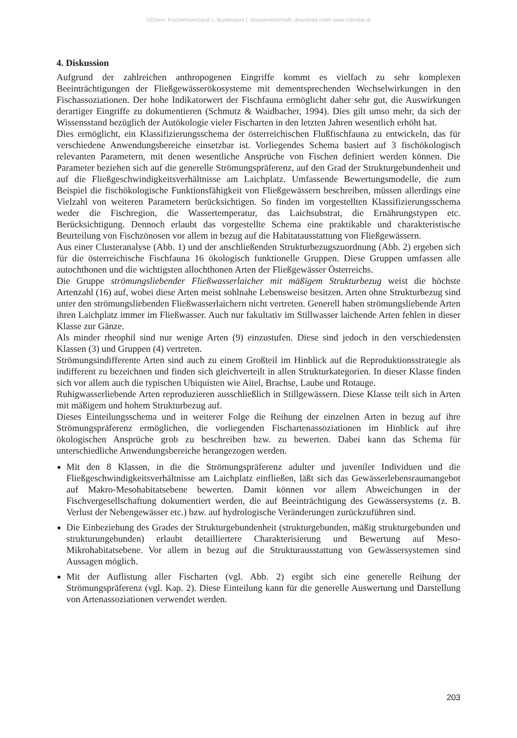©Österr. Fischereiverband u. Bundesamt f. Wasserwirtschaft, download unter www.zobodat.at
4. Diskussion
Aufgrund der zahlreichen anthropogenen Eingriffe kommt es vielfach zu sehr komplexen Beeinträchtigungen der Fließgewässerökosysteme mit dementsprechenden Wechselwirkungen in den Fischassoziationen. Der hohe Indikatorwert der Fischfauna ermöglicht daher sehr gut, die Auswirkungen derartiger Eingriffe zu dokumentieren (Schmutz & Waidbacher, 1994). Dies gilt umso mehr, da sich der Wissensstand bezüglich der Autökologie vieler Fischarten in den letzten Jahren wesentlich erhöht hat.
Dies ermöglicht, ein Klassifizierungsschema der österreichischen Flußfischfauna zu entwickeln, das für verschiedene Anwendungsbereiche einsetzbar ist. Vorliegendes Schema basiert auf 3 fischökologisch relevanten Parametern, mit denen wesentliche Ansprüche von Fischen definiert werden können. Die Parameter beziehen sich auf die generelle Strömungspräferenz, auf den Grad der Strukturgebundenheit und auf die Fließgeschwindigkeitsverhältnisse am Laichplatz. Umfassende Bewertungsmodelle, die zum Beispiel die fischökologische Funktionsfähigkeit von Fließgewässern beschreiben, müssen allerdings eine Vielzahl von weiteren Parametern berücksichtigen. So finden im vorgestellten Klassifizierungsschema weder die Fischregion, die Wassertemperatur, das Laichsubstrat, die Ernährungstypen etc. Berücksichtigung. Dennoch erlaubt das vorgestellte Schema eine praktikable und charakteristische Beurteilung von Fischzönosen vor allem in bezug auf die Habitatausstattung von Fließgewässern.
Aus einer Clusteranalyse (Abb. 1) und der anschließenden Strukturbezugszuordnung (Abb. 2) ergeben sich für die österreichische Fischfauna 16 ökologisch funktionelle Gruppen. Diese Gruppen umfassen alle autochthonen und die wichtigsten allochthonen Arten der Fließgewässer Österreichs.
Die Gruppe strömungsliebender Fließwasserlaicher mit mäßigem Strukturbezug weist die höchste Artenzahl (16) auf, wobei diese Arten meist sohlnahe Lebensweise besitzen. Arten ohne Strukturbezug sind unter den strömungsliebenden Fließwasserlaichern nicht vertreten. Generell haben strömungsliebende Arten ihren Laichplatz immer im Fließwasser. Auch nur fakultativ im Stillwasser laichende Arten fehlen in dieser Klasse zur Gänze.
Als minder rheophil sind nur wenige Arten (9) einzustufen. Diese sind jedoch in den verschiedensten Klassen (3) und Gruppen (4) vertreten.
Strömungsindifferente Arten sind auch zu einem Großteil im Hinblick auf die Reproduktionsstrategie als indifferent zu bezeichnen und finden sich gleichverteilt in allen Strukturkategorien. In dieser Klasse finden sich vor allem auch die typischen Ubiquisten wie Aitel, Brachse, Laube und Rotauge.
Ruhigwasserliebende Arten reproduzieren ausschließlich in Stillgewässern. Diese Klasse teilt sich in Arten mit mäßigem und hohem Strukturbezug auf.
Dieses Einteilungsschema und in weiterer Folge die Reihung der einzelnen Arten in bezug auf ihre Strömungspräferenz ermöglichen, die vorliegenden Fischartenassoziationen im Hinblick auf ihre ökologischen Ansprüche grob zu beschreiben bzw. zu bewerten. Dabei kann das Schema für unterschiedliche Anwendungsbereiche herangezogen werden.
Mit den 8 Klassen, in die die Strömungspräferenz adulter und juveniler Individuen und die Fließgeschwindigkeitsverhältnisse am Laichplatz einfließen, läßt sich das Gewässerlebensraumangebot auf Makro-Mesohabitatsebene bewerten. Damit können vor allem Abweichungen in der Fischvergesellschaftung dokumentiert werden, die auf Beeinträchtigung des Gewässersystems (z. B. Verlust der Nebengewässer etc.) bzw. auf hydrologische Veränderungen zurückzuführen sind.
Die Einbeziehung des Grades der Strukturgebundenheit (strukturgebunden, mäßig strukturgebunden und strukturungebunden) erlaubt detailliertere Charakterisierung und Bewertung auf Meso-Mikrohabitatsebene. Vor allem in bezug auf die Strukturausstattung von Gewässersystemen sind Aussagen möglich.
Mit der Auflistung aller Fischarten (vgl. Abb. 2) ergibt sich eine generelle Reihung der Strömungspräferenz (vgl. Kap. 2). Diese Einteilung kann für die generelle Auswertung und Darstellung von Artenassoziationen verwendet werden.
203